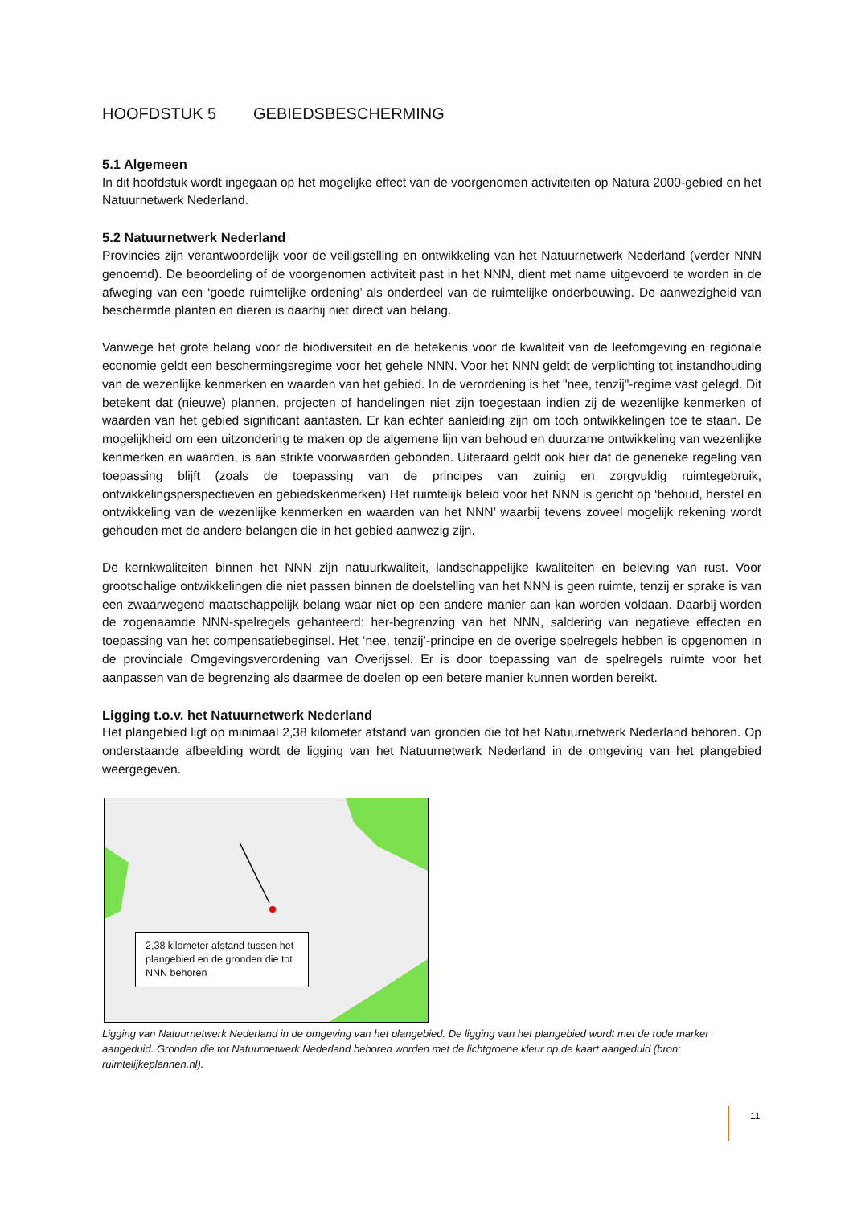HOOFDSTUK 5 GEBIEDSBESCHERMING
5.1 Algemeen
In dit hoofdstuk wordt ingegaan op het mogelijke effect van de voorgenomen activiteiten op Natura 2000-gebied en het Natuurnetwerk Nederland.
5.2 Natuurnetwerk Nederland
Provincies zijn verantwoordelijk voor de veiligstelling en ontwikkeling van het Natuurnetwerk Nederland (verder NNN genoemd). De beoordeling of de voorgenomen activiteit past in het NNN, dient met name uitgevoerd te worden in de afweging van een ‘goede ruimtelijke ordening’ als onderdeel van de ruimtelijke onderbouwing. De aanwezigheid van beschermde planten en dieren is daarbij niet direct van belang.
Vanwege het grote belang voor de biodiversiteit en de betekenis voor de kwaliteit van de leefomgeving en regionale economie geldt een beschermingsregime voor het gehele NNN. Voor het NNN geldt de verplichting tot instandhouding van de wezenlijke kenmerken en waarden van het gebied. In de verordening is het "nee, tenzij"-regime vast gelegd. Dit betekent dat (nieuwe) plannen, projecten of handelingen niet zijn toegestaan indien zij de wezenlijke kenmerken of waarden van het gebied significant aantasten. Er kan echter aanleiding zijn om toch ontwikkelingen toe te staan. De mogelijkheid om een uitzondering te maken op de algemene lijn van behoud en duurzame ontwikkeling van wezenlijke kenmerken en waarden, is aan strikte voorwaarden gebonden. Uiteraard geldt ook hier dat de generieke regeling van toepassing blijft (zoals de toepassing van de principes van zuinig en zorgvuldig ruimtegebruik, ontwikkelingsperspectieven en gebiedskenmerken) Het ruimtelijk beleid voor het NNN is gericht op ‘behoud, herstel en ontwikkeling van de wezenlijke kenmerken en waarden van het NNN’ waarbij tevens zoveel mogelijk rekening wordt gehouden met de andere belangen die in het gebied aanwezig zijn.
De kernkwaliteiten binnen het NNN zijn natuurkwaliteit, landschappelijke kwaliteiten en beleving van rust. Voor grootschalige ontwikkelingen die niet passen binnen de doelstelling van het NNN is geen ruimte, tenzij er sprake is van een zwaarwegend maatschappelijk belang waar niet op een andere manier aan kan worden voldaan. Daarbij worden de zogenaamde NNN-spelregels gehanteerd: her-begrenzing van het NNN, saldering van negatieve effecten en toepassing van het compensatiebeginsel. Het ‘nee, tenzij’-principe en de overige spelregels hebben is opgenomen in de provinciale Omgevingsverordening van Overijssel. Er is door toepassing van de spelregels ruimte voor het aanpassen van de begrenzing als daarmee de doelen op een betere manier kunnen worden bereikt.
Ligging t.o.v. het Natuurnetwerk Nederland
Het plangebied ligt op minimaal 2,38 kilometer afstand van gronden die tot het Natuurnetwerk Nederland behoren. Op onderstaande afbeelding wordt de ligging van het Natuurnetwerk Nederland in de omgeving van het plangebied weergegeven.
2,38 kilometer afstand tussen het plangebied en de gronden die tot NNN behoren
Ligging van Natuurnetwerk Nederland in de omgeving van het plangebied. De ligging van het plangebied wordt met de rode marker aangeduid. Gronden die tot Natuurnetwerk Nederland behoren worden met de lichtgroene kleur op de kaart aangeduid (bron: ruimtelijkeplannen.nl).
11